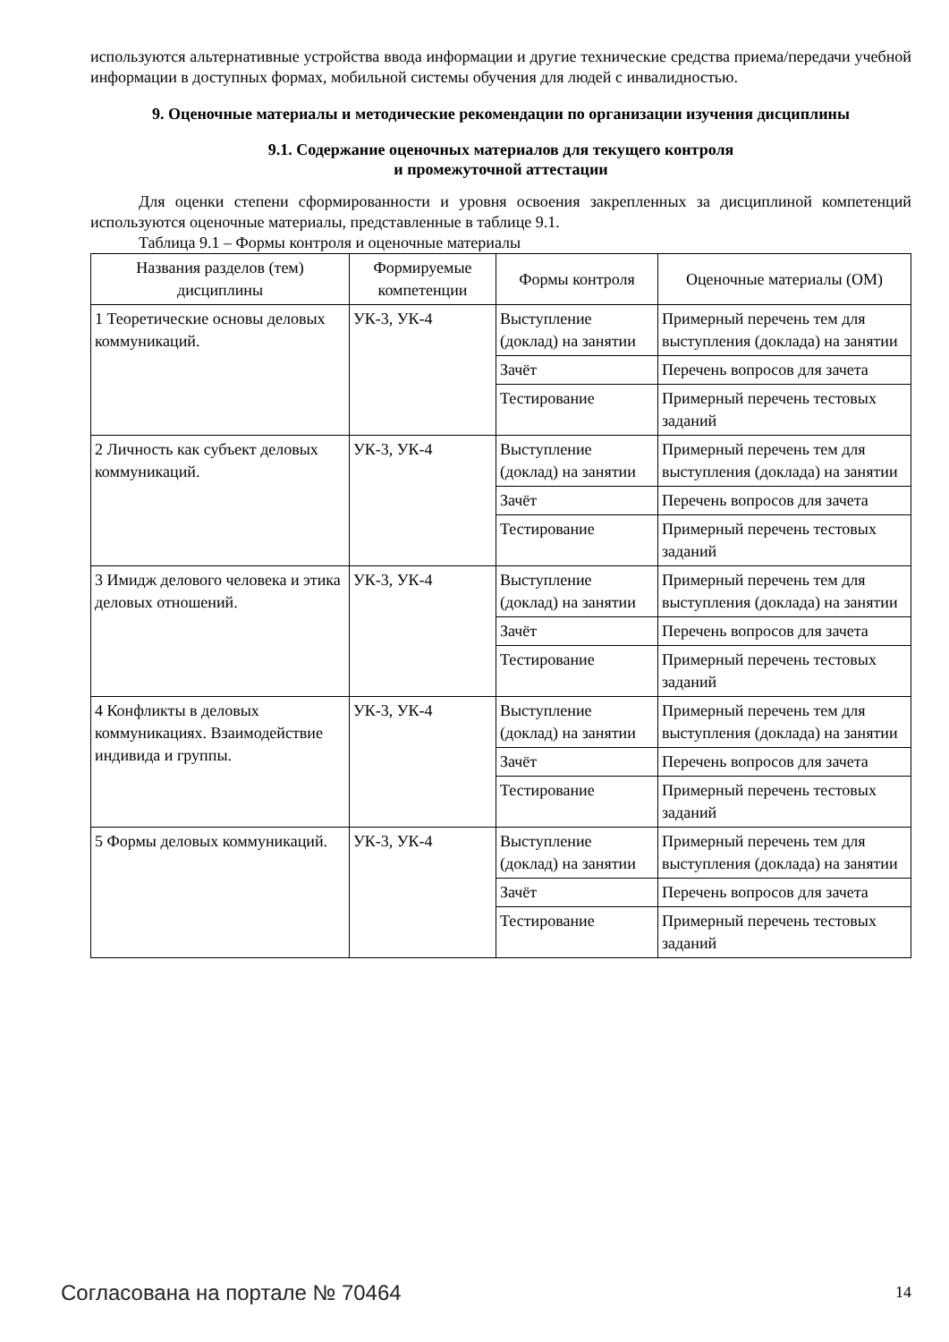используются альтернативные устройства ввода информации и другие технические средства приема/передачи учебной информации в доступных формах, мобильной системы обучения для людей с инвалидностью.
9. Оценочные материалы и методические рекомендации по организации изучения дисциплины
9.1. Содержание оценочных материалов для текущего контроля
и промежуточной аттестации
Для оценки степени сформированности и уровня освоения закрепленных за дисциплиной компетенций используются оценочные материалы, представленные в таблице 9.1.
Таблица 9.1 – Формы контроля и оценочные материалы
| Названия разделов (тем) дисциплины | Формируемые компетенции | Формы контроля | Оценочные материалы (ОМ) |
| --- | --- | --- | --- |
| 1 Теоретические основы деловых коммуникаций. | УК-3, УК-4 | Выступление (доклад) на занятии | Примерный перечень тем для выступления (доклада) на занятии |
| | | Зачёт | Перечень вопросов для зачета |
| | | Тестирование | Примерный перечень тестовых заданий |
| 2 Личность как субъект деловых коммуникаций. | УК-3, УК-4 | Выступление (доклад) на занятии | Примерный перечень тем для выступления (доклада) на занятии |
| | | Зачёт | Перечень вопросов для зачета |
| | | Тестирование | Примерный перечень тестовых заданий |
| 3 Имидж делового человека и этика деловых отношений. | УК-3, УК-4 | Выступление (доклад) на занятии | Примерный перечень тем для выступления (доклада) на занятии |
| | | Зачёт | Перечень вопросов для зачета |
| | | Тестирование | Примерный перечень тестовых заданий |
| 4 Конфликты в деловых коммуникациях. Взаимодействие индивида и группы. | УК-3, УК-4 | Выступление (доклад) на занятии | Примерный перечень тем для выступления (доклада) на занятии |
| | | Зачёт | Перечень вопросов для зачета |
| | | Тестирование | Примерный перечень тестовых заданий |
| 5 Формы деловых коммуникаций. | УК-3, УК-4 | Выступление (доклад) на занятии | Примерный перечень тем для выступления (доклада) на занятии |
| | | Зачёт | Перечень вопросов для зачета |
| | | Тестирование | Примерный перечень тестовых заданий |
Согласована на портале № 70464 14